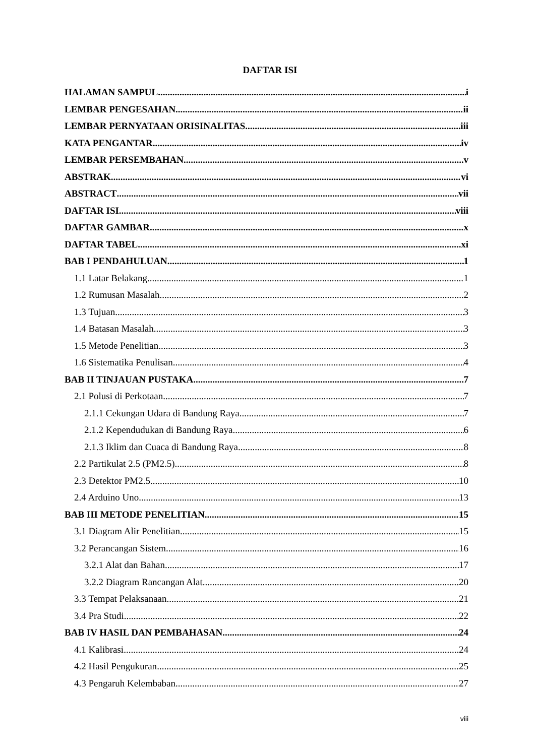DAFTAR ISI
HALAMAN SAMPUL i
LEMBAR PENGESAHAN ii
LEMBAR PERNYATAAN ORISINALITAS iii
KATA PENGANTAR iv
LEMBAR PERSEMBAHAN v
ABSTRAK vi
ABSTRACT vii
DAFTAR ISI viii
DAFTAR GAMBAR x
DAFTAR TABEL xi
BAB I PENDAHULUAN 1
1.1 Latar Belakang 1
1.2 Rumusan Masalah 2
1.3 Tujuan 3
1.4 Batasan Masalah 3
1.5 Metode Penelitian 3
1.6 Sistematika Penulisan 4
BAB II TINJAUAN PUSTAKA 7
2.1 Polusi di Perkotaan 7
2.1.1 Cekungan Udara di Bandung Raya 7
2.1.2 Kependudukan di Bandung Raya 6
2.1.3 Iklim dan Cuaca di Bandung Raya 8
2.2 Partikulat 2.5 (PM2.5) 8
2.3 Detektor PM2.5 10
2.4 Arduino Uno 13
BAB III METODE PENELITIAN 15
3.1 Diagram Alir Penelitian 15
3.2 Perancangan Sistem 16
3.2.1 Alat dan Bahan 17
3.2.2 Diagram Rancangan Alat 20
3.3 Tempat Pelaksanaan 21
3.4 Pra Studi 22
BAB IV HASIL DAN PEMBAHASAN 24
4.1 Kalibrasi 24
4.2 Hasil Pengukuran 25
4.3 Pengaruh Kelembaban 27
viii